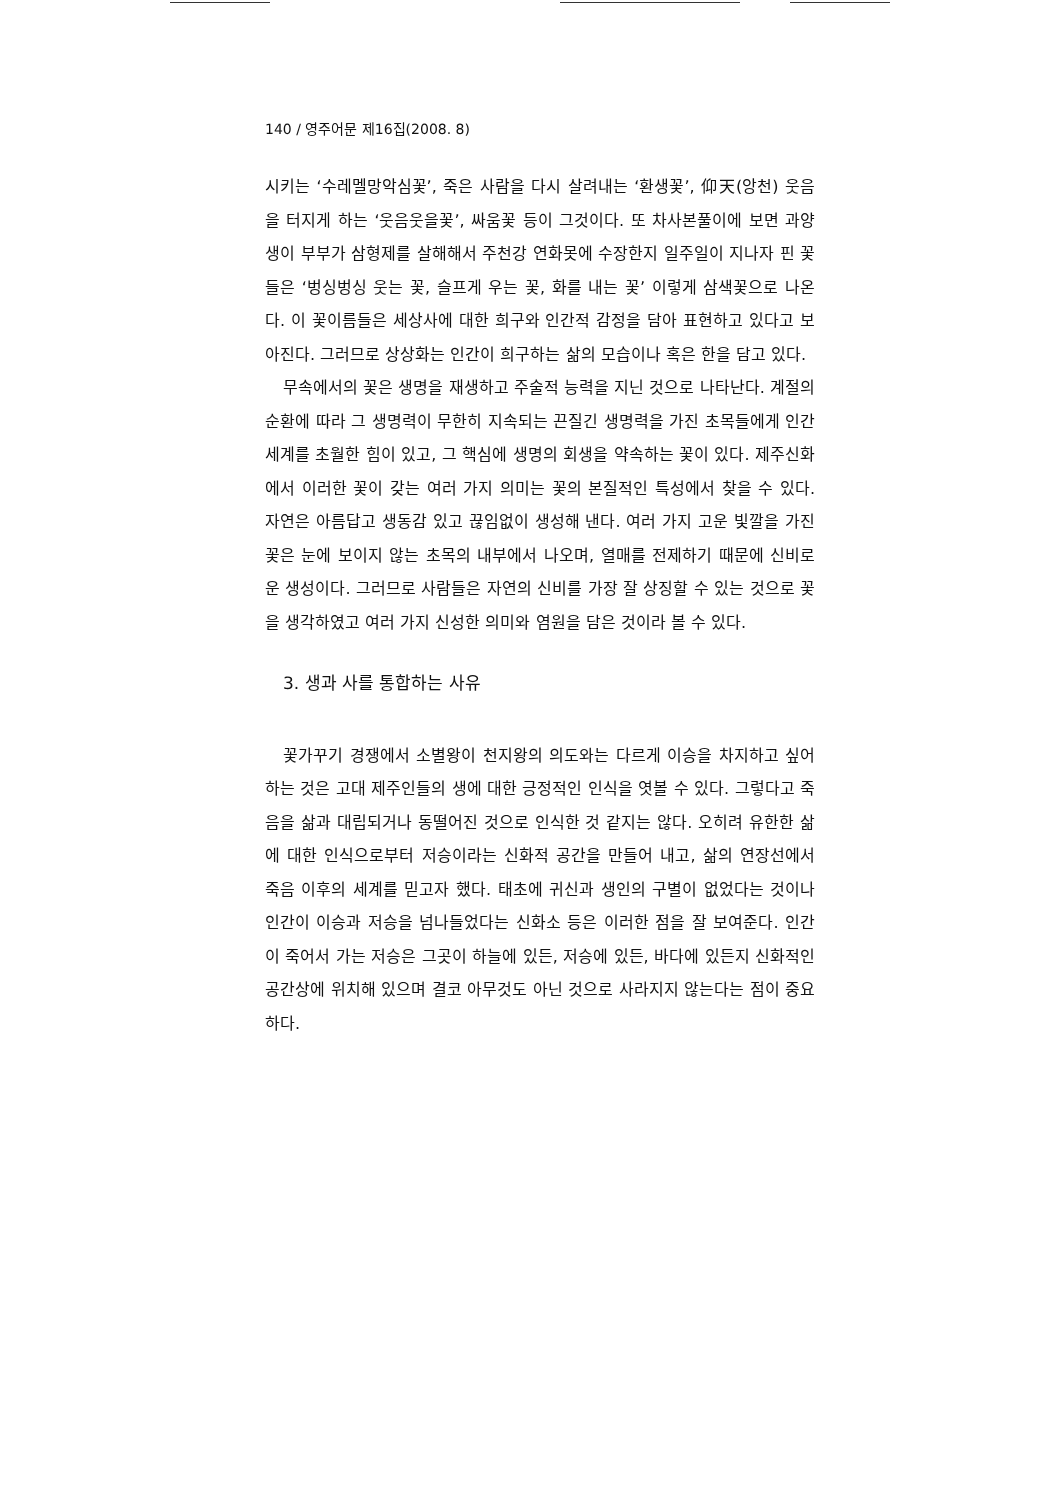140 / 영주어문 제16집(2008. 8)
시키는 ‘수레멜망악심꽃’, 죽은 사람을 다시 살려내는 ‘환생꽃’, 仰天(앙천) 웃음을 터지게 하는 ‘웃음웃을꽃’, 싸움꽃 등이 그것이다. 또 차사본풀이에 보면 과양생이 부부가 삼형제를 살해해서 주천강 연화못에 수장한지 일주일이 지나자 핀 꽃들은 ‘벙싱벙싱 웃는 꽃, 슬프게 우는 꽃, 화를 내는 꽃’ 이렇게 삼색꽃으로 나온다. 이 꽃이름들은 세상사에 대한 희구와 인간적 감정을 담아 표현하고 있다고 보아진다. 그러므로 상상화는 인간이 희구하는 삶의 모습이나 혹은 한을 담고 있다.
무속에서의 꽃은 생명을 재생하고 주술적 능력을 지닌 것으로 나타난다. 계절의 순환에 따라 그 생명력이 무한히 지속되는 끈질긴 생명력을 가진 초목들에게 인간세계를 초월한 힘이 있고, 그 핵심에 생명의 회생을 약속하는 꽃이 있다. 제주신화에서 이러한 꽃이 갖는 여러 가지 의미는 꽃의 본질적인 특성에서 찾을 수 있다. 자연은 아름답고 생동감 있고 끊임없이 생성해 낸다. 여러 가지 고운 빛깔을 가진 꽃은 눈에 보이지 않는 초목의 내부에서 나오며, 열매를 전제하기 때문에 신비로운 생성이다. 그러므로 사람들은 자연의 신비를 가장 잘 상징할 수 있는 것으로 꽃을 생각하였고 여러 가지 신성한 의미와 염원을 담은 것이라 볼 수 있다.
3. 생과 사를 통합하는 사유
꽃가꾸기 경쟁에서 소별왕이 천지왕의 의도와는 다르게 이승을 차지하고 싶어하는 것은 고대 제주인들의 생에 대한 긍정적인 인식을 엿볼 수 있다. 그렇다고 죽음을 삶과 대립되거나 동떨어진 것으로 인식한 것 같지는 않다. 오히려 유한한 삶에 대한 인식으로부터 저승이라는 신화적 공간을 만들어 내고, 삶의 연장선에서 죽음 이후의 세계를 믿고자 했다. 태초에 귀신과 생인의 구별이 없었다는 것이나 인간이 이승과 저승을 넘나들었다는 신화소 등은 이러한 점을 잘 보여준다. 인간이 죽어서 가는 저승은 그곳이 하늘에 있든, 저승에 있든, 바다에 있든지 신화적인 공간상에 위치해 있으며 결코 아무것도 아닌 것으로 사라지지 않는다는 점이 중요하다.